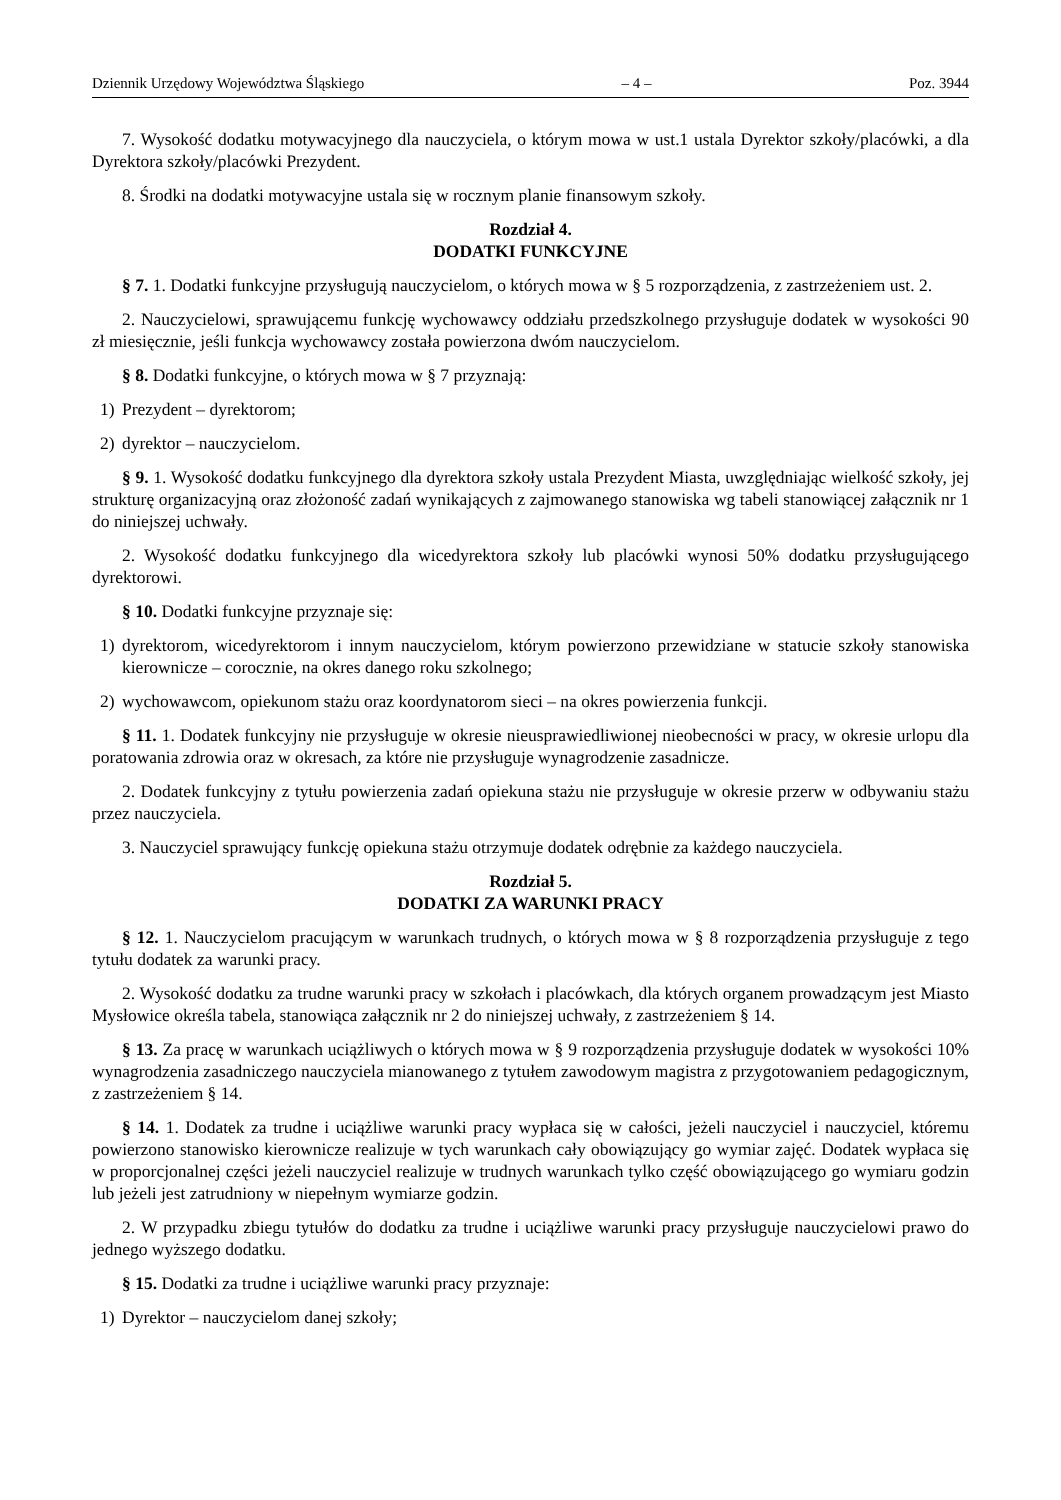Dziennik Urzędowy Województwa Śląskiego – 4 – Poz. 3944
7. Wysokość dodatku motywacyjnego dla nauczyciela, o którym mowa w ust.1 ustala Dyrektor szkoły/placówki, a dla Dyrektora szkoły/placówki Prezydent.
8. Środki na dodatki motywacyjne ustala się w rocznym planie finansowym szkoły.
Rozdział 4.
DODATKI FUNKCYJNE
§ 7. 1. Dodatki funkcyjne przysługują nauczycielom, o których mowa w § 5 rozporządzenia, z zastrzeżeniem ust. 2.
2. Nauczycielowi, sprawującemu funkcję wychowawcy oddziału przedszkolnego przysługuje dodatek w wysokości 90 zł miesięcznie, jeśli funkcja wychowawcy została powierzona dwóm nauczycielom.
§ 8. Dodatki funkcyjne, o których mowa w § 7 przyznają:
1) Prezydent – dyrektorom;
2) dyrektor – nauczycielom.
§ 9. 1. Wysokość dodatku funkcyjnego dla dyrektora szkoły ustala Prezydent Miasta, uwzględniając wielkość szkoły, jej strukturę organizacyjną oraz złożoność zadań wynikających z zajmowanego stanowiska wg tabeli stanowiącej załącznik nr 1 do niniejszej uchwały.
2. Wysokość dodatku funkcyjnego dla wicedyrektora szkoły lub placówki wynosi 50% dodatku przysługującego dyrektorowi.
§ 10. Dodatki funkcyjne przyznaje się:
1) dyrektorom, wicedyrektorom i innym nauczycielom, którym powierzono przewidziane w statucie szkoły stanowiska kierownicze – corocznie, na okres danego roku szkolnego;
2) wychowawcom, opiekunom stażu oraz koordynatorom sieci – na okres powierzenia funkcji.
§ 11. 1. Dodatek funkcyjny nie przysługuje w okresie nieusprawiedliwionej nieobecności w pracy, w okresie urlopu dla poratowania zdrowia oraz w okresach, za które nie przysługuje wynagrodzenie zasadnicze.
2. Dodatek funkcyjny z tytułu powierzenia zadań opiekuna stażu nie przysługuje w okresie przerw w odbywaniu stażu przez nauczyciela.
3. Nauczyciel sprawujący funkcję opiekuna stażu otrzymuje dodatek odrębnie za każdego nauczyciela.
Rozdział 5.
DODATKI ZA WARUNKI PRACY
§ 12. 1. Nauczycielom pracującym w warunkach trudnych, o których mowa w § 8 rozporządzenia przysługuje z tego tytułu dodatek za warunki pracy.
2. Wysokość dodatku za trudne warunki pracy w szkołach i placówkach, dla których organem prowadzącym jest Miasto Mysłowice określa tabela, stanowiąca załącznik nr 2 do niniejszej uchwały, z zastrzeżeniem § 14.
§ 13. Za pracę w warunkach uciążliwych o których mowa w § 9 rozporządzenia przysługuje dodatek w wysokości 10% wynagrodzenia zasadniczego nauczyciela mianowanego z tytułem zawodowym magistra z przygotowaniem pedagogicznym, z zastrzeżeniem § 14.
§ 14. 1. Dodatek za trudne i uciążliwe warunki pracy wypłaca się w całości, jeżeli nauczyciel i nauczyciel, któremu powierzono stanowisko kierownicze realizuje w tych warunkach cały obowiązujący go wymiar zajęć. Dodatek wypłaca się w proporcjonalnej części jeżeli nauczyciel realizuje w trudnych warunkach tylko część obowiązującego go wymiaru godzin lub jeżeli jest zatrudniony w niepełnym wymiarze godzin.
2. W przypadku zbiegu tytułów do dodatku za trudne i uciążliwe warunki pracy przysługuje nauczycielowi prawo do jednego wyższego dodatku.
§ 15. Dodatki za trudne i uciążliwe warunki pracy przyznaje:
1) Dyrektor – nauczycielom danej szkoły;